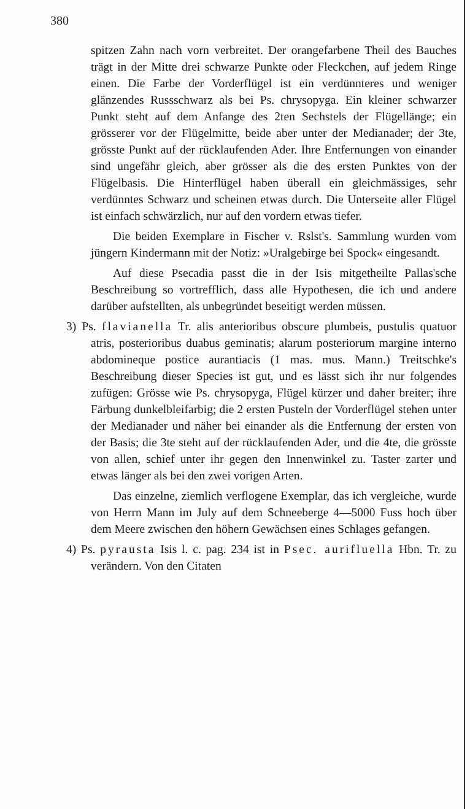380
spitzen Zahn nach vorn verbreitet. Der orangefarbene Theil des Bauches trägt in der Mitte drei schwarze Punkte oder Fleckchen, auf jedem Ringe einen. Die Farbe der Vorderflügel ist ein verdünnteres und weniger glänzendes Russschwarz als bei Ps. chrysopyga. Ein kleiner schwarzer Punkt steht auf dem Anfange des 2ten Sechstels der Flügellänge; ein grösserer vor der Flügelmitte, beide aber unter der Medianader; der 3te, grösste Punkt auf der rücklaufenden Ader. Ihre Entfernungen von einander sind ungefähr gleich, aber grösser als die des ersten Punktes von der Flügelbasis. Die Hinterflügel haben überall ein gleichmässiges, sehr verdünntes Schwarz und scheinen etwas durch. Die Unterseite aller Flügel ist einfach schwärzlich, nur auf den vordern etwas tiefer.
Die beiden Exemplare in Fischer v. Rslst's. Sammlung wurden vom jüngern Kindermann mit der Notiz: »Uralgebirge bei Spock« eingesandt.
Auf diese Psecadia passt die in der Isis mitgetheilte Pallas'sche Beschreibung so vortrefflich, dass alle Hypothesen, die ich und andere darüber aufstellten, als unbegründet beseitigt werden müssen.
3) Ps. flavianella Tr. alis anterioribus obscure plumbeis, pustulis quatuor atris, posterioribus duabus geminatis; alarum posteriorum margine interno abdomineque postice aurantiacis (1 mas. mus. Mann.) Treitschke's Beschreibung dieser Species ist gut, und es lässt sich ihr nur folgendes zufügen: Grösse wie Ps. chrysopyga, Flügel kürzer und daher breiter; ihre Färbung dunkelbleifarbig; die 2 ersten Pusteln der Vorderflügel stehen unter der Medianader und näher bei einander als die Entfernung der ersten von der Basis; die 3te steht auf der rücklaufenden Ader, und die 4te, die grösste von allen, schief unter ihr gegen den Innenwinkel zu. Taster zarter und etwas länger als bei den zwei vorigen Arten.
Das einzelne, ziemlich verflogene Exemplar, das ich vergleiche, wurde von Herrn Mann im July auf dem Schneeberge 4—5000 Fuss hoch über dem Meere zwischen den höhern Gewächsen eines Schlages gefangen.
4) Ps. pyrausta Isis l. c. pag. 234 ist in Psec. aurifluella Hbn. Tr. zu verändern. Von den Citaten